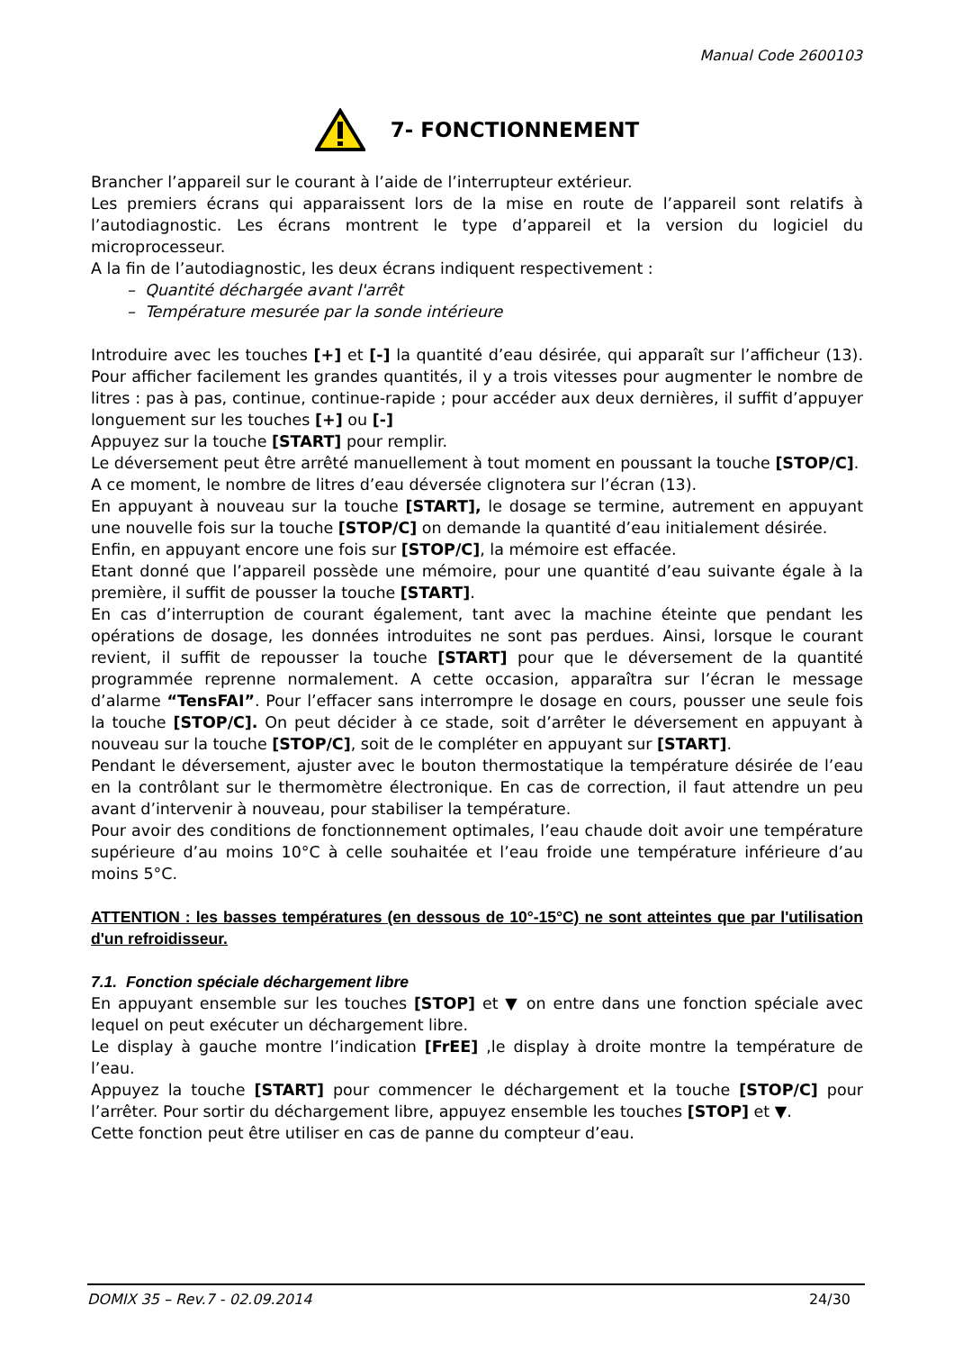Manual Code 2600103
7- FONCTIONNEMENT
Brancher l’appareil sur le courant à l’aide de l’interrupteur extérieur.
Les premiers écrans qui apparaissent lors de la mise en route de l’appareil sont relatifs à l’autodiagnostic. Les écrans montrent le type d’appareil et la version du logiciel du microprocesseur.
A la fin de l’autodiagnostic, les deux écrans indiquent respectivement :
– Quantité déchargée avant l'arrêt
– Température mesurée par la sonde intérieure
Introduire avec les touches [+] et [-] la quantité d’eau désirée, qui apparaît sur l’afficheur (13). Pour afficher facilement les grandes quantités, il y a trois vitesses pour augmenter le nombre de litres : pas à pas, continue, continue-rapide ; pour accéder aux deux dernières, il suffit d’appuyer longuement sur les touches [+] ou [-]
Appuyez sur la touche [START] pour remplir.
Le déversement peut être arrêté manuellement à tout moment en poussant la touche [STOP/C].
A ce moment, le nombre de litres d’eau déversée clignotera sur l’écran (13).
En appuyant à nouveau sur la touche [START], le dosage se termine, autrement en appuyant une nouvelle fois sur la touche [STOP/C] on demande la quantité d’eau initialement désirée.
Enfin, en appuyant encore une fois sur [STOP/C], la mémoire est effacée.
Etant donné que l’appareil possède une mémoire, pour une quantité d’eau suivante égale à la première, il suffit de pousser la touche [START].
En cas d’interruption de courant également, tant avec la machine éteinte que pendant les opérations de dosage, les données introduites ne sont pas perdues. Ainsi, lorsque le courant revient, il suffit de repousser la touche [START] pour que le déversement de la quantité programmée reprenne normalement. A cette occasion, apparaîtra sur l’écran le message d’alarme “TensFAI”. Pour l’effacer sans interrompre le dosage en cours, pousser une seule fois la touche [STOP/C]. On peut décider à ce stade, soit d’arrêter le déversement en appuyant à nouveau sur la touche [STOP/C], soit de le compléter en appuyant sur [START].
Pendant le déversement, ajuster avec le bouton thermostatique la température désirée de l’eau en la contrôlant sur le thermomètre électronique. En cas de correction, il faut attendre un peu avant d’intervenir à nouveau, pour stabiliser la température.
Pour avoir des conditions de fonctionnement optimales, l’eau chaude doit avoir une température supérieure d’au moins 10°C à celle souhaitée et l’eau froide une température inférieure d’au moins 5°C.
ATTENTION : les basses températures (en dessous de 10°-15°C) ne sont atteintes que par l'utilisation d'un refroidisseur.
7.1. Fonction spéciale déchargement libre
En appuyant ensemble sur les touches [STOP] et ▼ on entre dans une fonction spéciale avec lequel on peut exécuter un déchargement libre.
Le display à gauche montre l’indication [FrEE] ,le display à droite montre la température de l’eau.
Appuyez la touche [START] pour commencer le déchargement et la touche [STOP/C] pour l’arrêter. Pour sortir du déchargement libre, appuyez ensemble les touches [STOP] et ▼.
Cette fonction peut être utiliser en cas de panne du compteur d’eau.
DOMIX 35 – Rev.7 - 02.09.2014 24/30